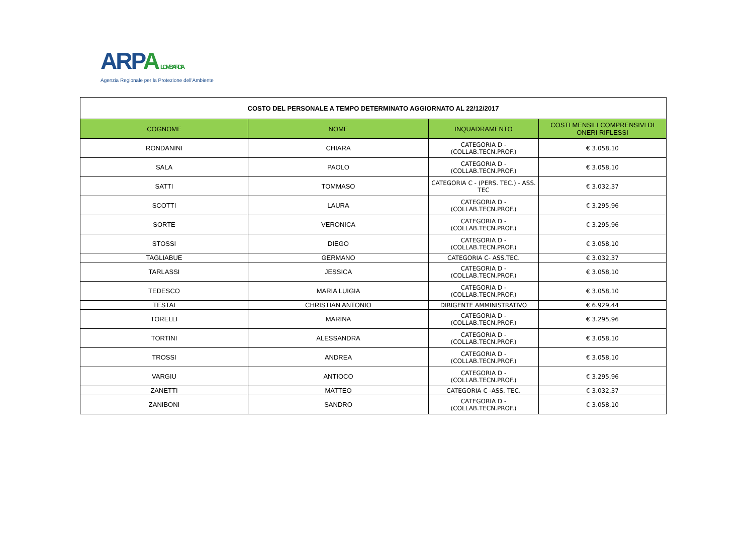ARPA LOMBARDIA
Agenzia Regionale per la Protezione dell'Ambiente
| COSTO DEL PERSONALE A TEMPO DETERMINATO AGGIORNATO AL 22/12/2017 | | | |
| COGNOME | NOME | INQUADRAMENTO | COSTI MENSILI COMPRENSIVI DI ONERI RIFLESSI |
| RONDANINI | CHIARA | CATEGORIA D - (COLLAB.TECN.PROF.) | € 3.058,10 |
| SALA | PAOLO | CATEGORIA D - (COLLAB.TECN.PROF.) | € 3.058,10 |
| SATTI | TOMMASO | CATEGORIA C - (PERS. TEC.) - ASS. TEC | € 3.032,37 |
| SCOTTI | LAURA | CATEGORIA D - (COLLAB.TECN.PROF.) | € 3.295,96 |
| SORTE | VERONICA | CATEGORIA D - (COLLAB.TECN.PROF.) | € 3.295,96 |
| STOSSI | DIEGO | CATEGORIA D - (COLLAB.TECN.PROF.) | € 3.058,10 |
| TAGLIABUE | GERMANO | CATEGORIA C- ASS.TEC. | € 3.032,37 |
| TARLASSI | JESSICA | CATEGORIA D - (COLLAB.TECN.PROF.) | € 3.058,10 |
| TEDESCO | MARIA LUIGIA | CATEGORIA D - (COLLAB.TECN.PROF.) | € 3.058,10 |
| TESTAI | CHRISTIAN ANTONIO | DIRIGENTE AMMINISTRATIVO | € 6.929,44 |
| TORELLI | MARINA | CATEGORIA D - (COLLAB.TECN.PROF.) | € 3.295,96 |
| TORTINI | ALESSANDRA | CATEGORIA D - (COLLAB.TECN.PROF.) | € 3.058,10 |
| TROSSI | ANDREA | CATEGORIA D - (COLLAB.TECN.PROF.) | € 3.058,10 |
| VARGIU | ANTIOCO | CATEGORIA D - (COLLAB.TECN.PROF.) | € 3.295,96 |
| ZANETTI | MATTEO | CATEGORIA C -ASS. TEC. | € 3.032,37 |
| ZANIBONI | SANDRO | CATEGORIA D - (COLLAB.TECN.PROF.) | € 3.058,10 |